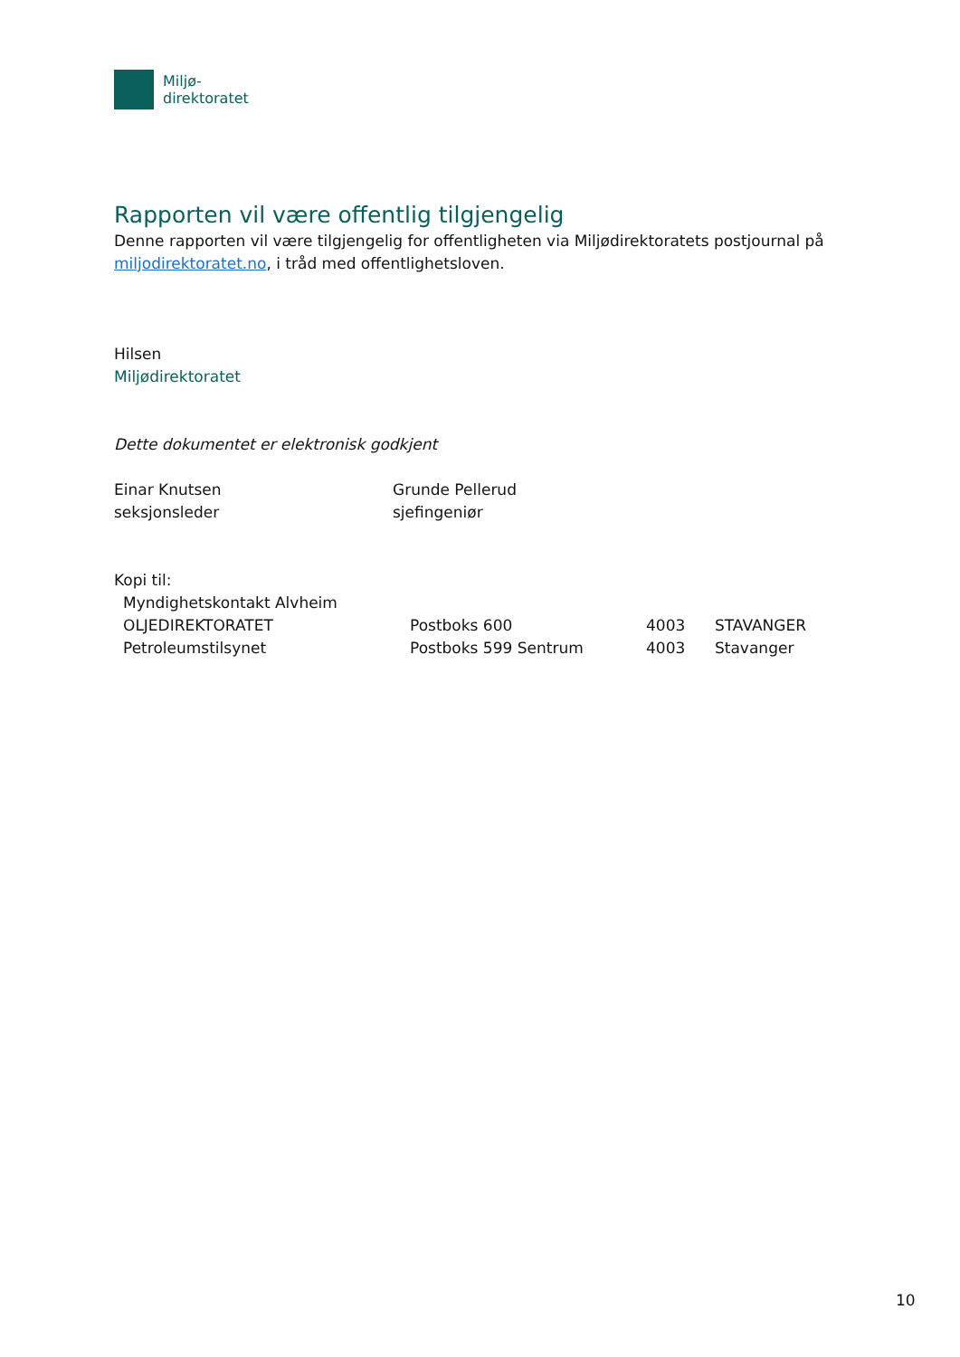Miljø-
direktoratet
Rapporten vil være offentlig tilgjengelig
Denne rapporten vil være tilgjengelig for offentligheten via Miljødirektoratets postjournal på
miljodirektoratet.no, i tråd med offentlighetsloven.
Hilsen
Miljødirektoratet
Dette dokumentet er elektronisk godkjent
| Einar Knutsen seksjonsleder | Grunde Pellerud sjefingeniør |
Kopi til:
| Myndighetskontakt Alvheim | | | |
| OLJEDIREKTORATET | Postboks 600 | 4003 | STAVANGER |
| Petroleumstilsynet | Postboks 599 Sentrum | 4003 | Stavanger |
10